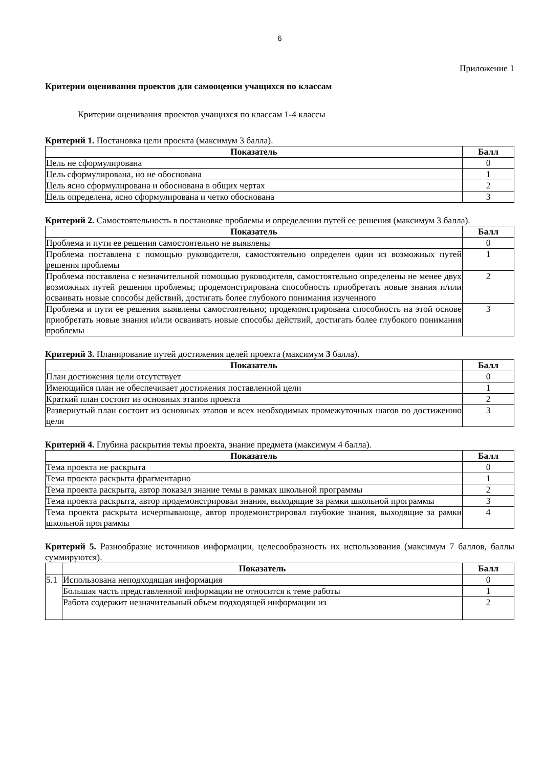6
Приложение 1
Критерии оценивания проектов для самооценки учащихся по классам
Критерии оценивания проектов учащихся по классам 1-4 классы
Критерий 1. Постановка цели проекта (максимум 3 балла).
| Показатель | Балл |
| --- | --- |
| Цель не сформулирована | 0 |
| Цель сформулирована, но не обоснована | 1 |
| Цель ясно сформулирована и обоснована в общих чертах | 2 |
| Цель определена, ясно сформулирована и четко обоснована | 3 |
Критерий 2. Самостоятельность в постановке проблемы и определении путей ее решения (максимум 3 балла).
| Показатель | Балл |
| --- | --- |
| Проблема и пути ее решения самостоятельно не выявлены | 0 |
| Проблема поставлена с помощью руководителя, самостоятельно определен один из возможных путей решения проблемы | 1 |
| Проблема поставлена с незначительной помощью руководителя, самостоятельно определены не менее двух возможных путей решения проблемы; продемонстрирована способность приобретать новые знания и/или осваивать новые способы действий, достигать более глубокого понимания изученного | 2 |
| Проблема и пути ее решения выявлены самостоятельно; продемонстрирована способность на этой основе приобретать новые знания и/или осваивать новые способы действий, достигать более глубокого понимания проблемы | 3 |
Критерий 3. Планирование путей достижения целей проекта (максимум 3 балла).
| Показатель | Балл |
| --- | --- |
| План достижения цели отсутствует | 0 |
| Имеющийся план не обеспечивает достижения поставленной цели | 1 |
| Краткий план состоит из основных этапов проекта | 2 |
| Развернутый план состоит из основных этапов и всех необходимых промежуточных шагов по достижению цели | 3 |
Критерий 4. Глубина раскрытия темы проекта, знание предмета (максимум 4 балла).
| Показатель | Балл |
| --- | --- |
| Тема проекта не раскрыта | 0 |
| Тема проекта раскрыта фрагментарно | 1 |
| Тема проекта раскрыта, автор показал знание темы в рамках школьной программы | 2 |
| Тема проекта раскрыта, автор продемонстрировал знания, выходящие за рамки школьной программы | 3 |
| Тема проекта раскрыта исчерпывающе, автор продемонстрировал глубокие знания, выходящие за рамки школьной программы | 4 |
Критерий 5. Разнообразие источников информации, целесообразность их использования (максимум 7 баллов, баллы суммируются).
| | Показатель | Балл |
| --- | --- | --- |
| 5.1 | Использована неподходящая информация | 0 |
| | Большая часть представленной информации не относится к теме работы | 1 |
| | Работа содержит незначительный объем подходящей информации из | 2 |